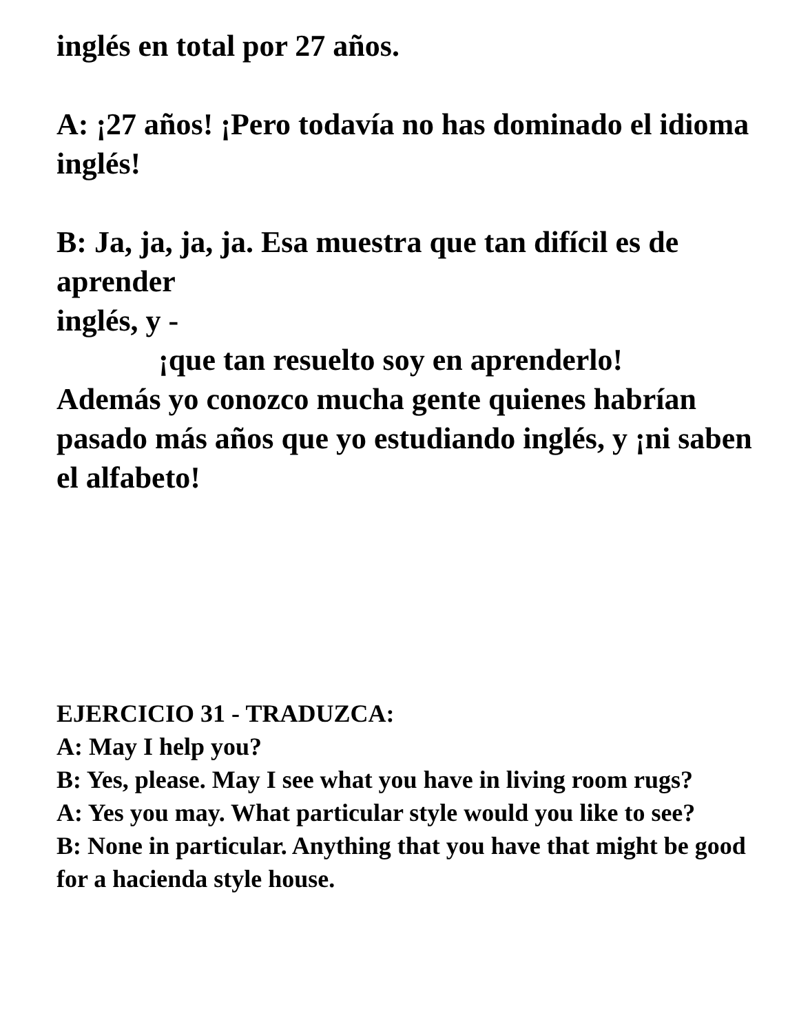inglés en total por 27 años.
A: ¡27 años! ¡Pero todavía no has dominado el idioma inglés!
B: Ja, ja, ja, ja. Esa muestra que tan difícil es de aprender
inglés, y -
¡que tan resuelto soy en aprenderlo!
Además yo conozco mucha gente quienes habrían pasado más años que yo estudiando inglés, y ¡ni saben el alfabeto!
EJERCICIO 31 - TRADUZCA:
A: May I help you?
B: Yes, please. May I see what you have in living room rugs?
A: Yes you may. What particular style would you like to see?
B: None in particular. Anything that you have that might be good for a hacienda style house.